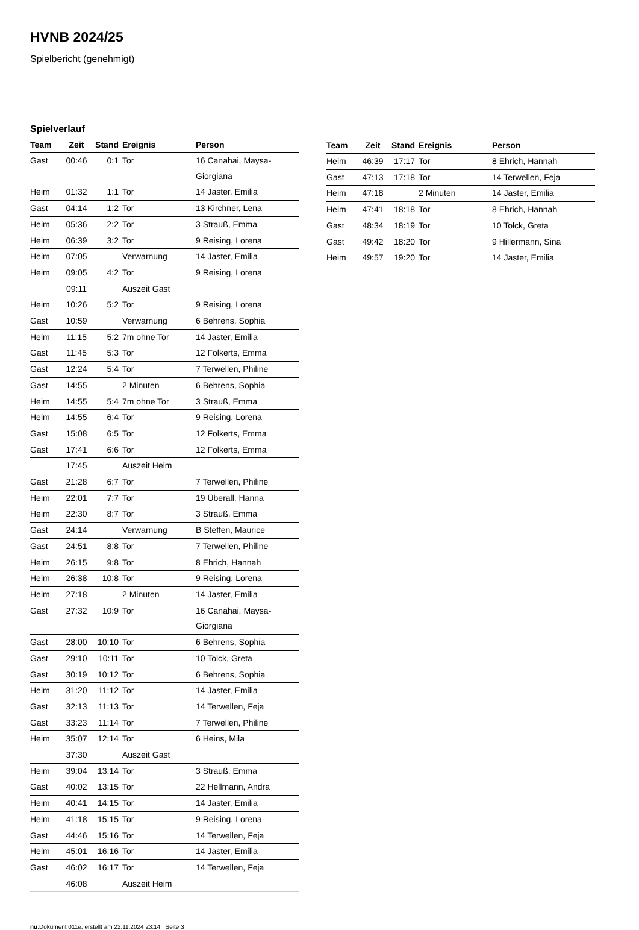HVNB 2024/25
Spielbericht (genehmigt)
Spielverlauf
| Team | Zeit | Stand | Ereignis | Person |
| --- | --- | --- | --- | --- |
| Gast | 00:46 | 0:1 | Tor | 16 Canahai, Maysa- Giorgiana |
| Heim | 01:32 | 1:1 | Tor | 14 Jaster, Emilia |
| Gast | 04:14 | 1:2 | Tor | 13 Kirchner, Lena |
| Heim | 05:36 | 2:2 | Tor | 3 Strauß, Emma |
| Heim | 06:39 | 3:2 | Tor | 9 Reising, Lorena |
| Heim | 07:05 | | Verwarnung | 14 Jaster, Emilia |
| Heim | 09:05 | 4:2 | Tor | 9 Reising, Lorena |
| | 09:11 | | Auszeit Gast | |
| Heim | 10:26 | 5:2 | Tor | 9 Reising, Lorena |
| Gast | 10:59 | | Verwarnung | 6 Behrens, Sophia |
| Heim | 11:15 | 5:2 | 7m ohne Tor | 14 Jaster, Emilia |
| Gast | 11:45 | 5:3 | Tor | 12 Folkerts, Emma |
| Gast | 12:24 | 5:4 | Tor | 7 Terwellen, Philine |
| Gast | 14:55 | | 2 Minuten | 6 Behrens, Sophia |
| Heim | 14:55 | 5:4 | 7m ohne Tor | 3 Strauß, Emma |
| Heim | 14:55 | 6:4 | Tor | 9 Reising, Lorena |
| Gast | 15:08 | 6:5 | Tor | 12 Folkerts, Emma |
| Gast | 17:41 | 6:6 | Tor | 12 Folkerts, Emma |
| | 17:45 | | Auszeit Heim | |
| Gast | 21:28 | 6:7 | Tor | 7 Terwellen, Philine |
| Heim | 22:01 | 7:7 | Tor | 19 Überall, Hanna |
| Heim | 22:30 | 8:7 | Tor | 3 Strauß, Emma |
| Gast | 24:14 | | Verwarnung | B Steffen, Maurice |
| Gast | 24:51 | 8:8 | Tor | 7 Terwellen, Philine |
| Heim | 26:15 | 9:8 | Tor | 8 Ehrich, Hannah |
| Heim | 26:38 | 10:8 | Tor | 9 Reising, Lorena |
| Heim | 27:18 | | 2 Minuten | 14 Jaster, Emilia |
| Gast | 27:32 | 10:9 | Tor | 16 Canahai, Maysa- Giorgiana |
| Gast | 28:00 | 10:10 | Tor | 6 Behrens, Sophia |
| Gast | 29:10 | 10:11 | Tor | 10 Tolck, Greta |
| Gast | 30:19 | 10:12 | Tor | 6 Behrens, Sophia |
| Heim | 31:20 | 11:12 | Tor | 14 Jaster, Emilia |
| Gast | 32:13 | 11:13 | Tor | 14 Terwellen, Feja |
| Gast | 33:23 | 11:14 | Tor | 7 Terwellen, Philine |
| Heim | 35:07 | 12:14 | Tor | 6 Heins, Mila |
| | 37:30 | | Auszeit Gast | |
| Heim | 39:04 | 13:14 | Tor | 3 Strauß, Emma |
| Gast | 40:02 | 13:15 | Tor | 22 Hellmann, Andra |
| Heim | 40:41 | 14:15 | Tor | 14 Jaster, Emilia |
| Heim | 41:18 | 15:15 | Tor | 9 Reising, Lorena |
| Gast | 44:46 | 15:16 | Tor | 14 Terwellen, Feja |
| Heim | 45:01 | 16:16 | Tor | 14 Jaster, Emilia |
| Gast | 46:02 | 16:17 | Tor | 14 Terwellen, Feja |
| | 46:08 | | Auszeit Heim | |
| Team | Zeit | Stand | Ereignis | Person |
| --- | --- | --- | --- | --- |
| Heim | 46:39 | 17:17 | Tor | 8 Ehrich, Hannah |
| Gast | 47:13 | 17:18 | Tor | 14 Terwellen, Feja |
| Heim | 47:18 | | 2 Minuten | 14 Jaster, Emilia |
| Heim | 47:41 | 18:18 | Tor | 8 Ehrich, Hannah |
| Gast | 48:34 | 18:19 | Tor | 10 Tolck, Greta |
| Gast | 49:42 | 18:20 | Tor | 9 Hillermann, Sina |
| Heim | 49:57 | 19:20 | Tor | 14 Jaster, Emilia |
nu.Dokument 011e, erstellt am 22.11.2024 23:14 | Seite 3